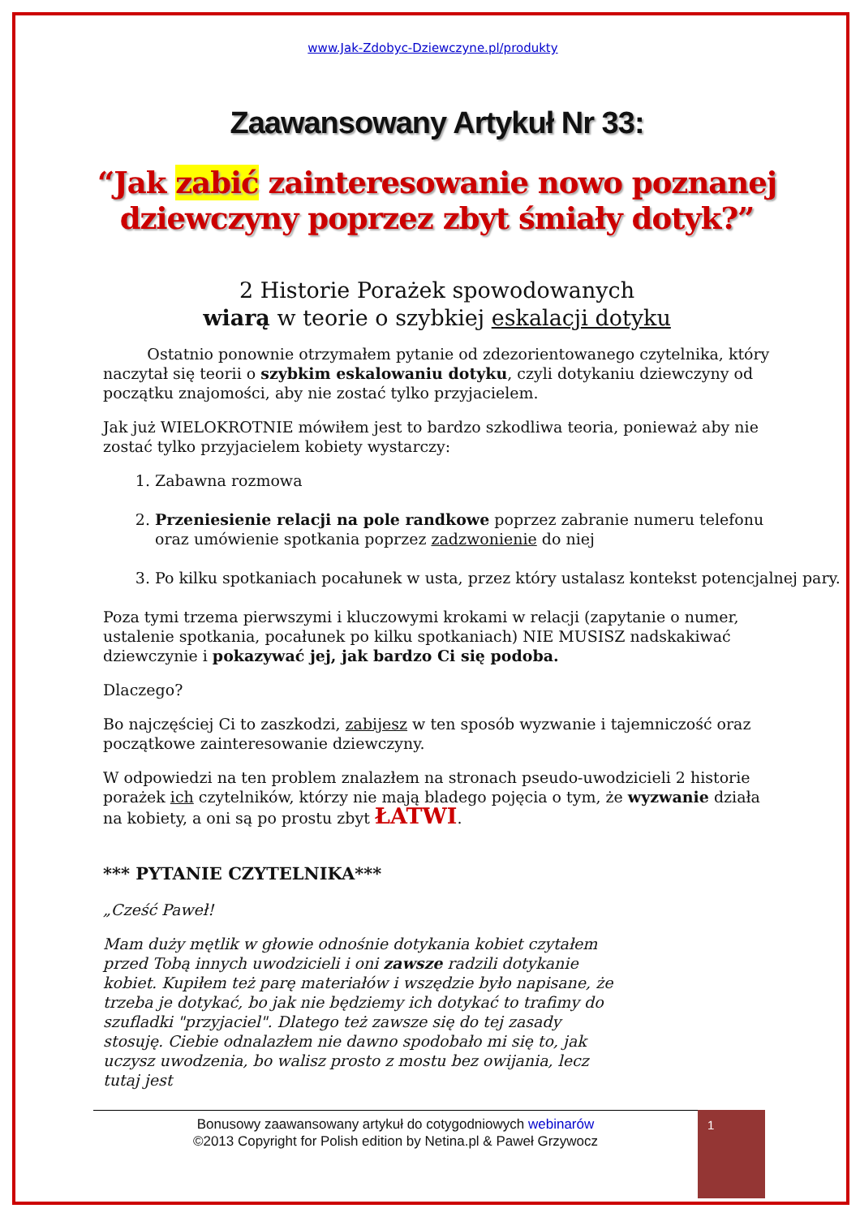www.Jak-Zdobyc-Dziewczyne.pl/produkty
Zaawansowany Artykuł Nr 33:
“Jak zabić zainteresowanie nowo poznanej dziewczyny poprzez zbyt śmiały dotyk?”
2 Historie Porażek spowodowanych
wiarą w teorie o szybkiej eskalacji dotyku
Ostatnio ponownie otrzymałem pytanie od zdezorientowanego czytelnika, który naczytał się teorii o szybkim eskalowaniu dotyku, czyli dotykaniu dziewczyny od początku znajomości, aby nie zostać tylko przyjacielem.
Jak już WIELOKROTNIE mówiłem jest to bardzo szkodliwa teoria, ponieważ aby nie zostać tylko przyjacielem kobiety wystarczy:
1. Zabawna rozmowa
2. Przeniesienie relacji na pole randkowe poprzez zabranie numeru telefonu oraz umówienie spotkania poprzez zadzwonienie do niej
3. Po kilku spotkaniach pocałunek w usta, przez który ustalasz kontekst potencjalnej pary.
Poza tymi trzema pierwszymi i kluczowymi krokami w relacji (zapytanie o numer, ustalenie spotkania, pocałunek po kilku spotkaniach) NIE MUSISZ nadskakiwać dziewczynie i pokazywać jej, jak bardzo Ci się podoba.
Dlaczego?
Bo najczęściej Ci to zaszkodzi, zabijesz w ten sposób wyzwanie i tajemniczość oraz początkowe zainteresowanie dziewczyny.
W odpowiedzi na ten problem znalazłem na stronach pseudo-uwodzicieli 2 historie porażek ich czytelników, którzy nie mają bladego pojęcia o tym, że wyzwanie działa na kobiety, a oni są po prostu zbyt ŁATWI.
*** PYTANIE CZYTELNIKA***
„Cześć Paweł!
Mam duży mętlik w głowie odnośnie dotykania kobiet czytałem przed Tobą innych uwodzicieli i oni zawsze radzili dotykanie kobiet. Kupiłem też parę materiałów i wszędzie było napisane, że trzeba je dotykać, bo jak nie będziemy ich dotykać to trafimy do szufladki "przyjaciel". Dlatego też zawsze się do tej zasady stosuję. Ciebie odnalazłem nie dawno spodobało mi się to, jak uczysz uwodzenia, bo walisz prosto z mostu bez owijania, lecz tutaj jest
Bonusowy zaawansowany artykuł do cotygodniowych webinarów
©2013 Copyright for Polish edition by Netina.pl & Paweł Grzywocz
1